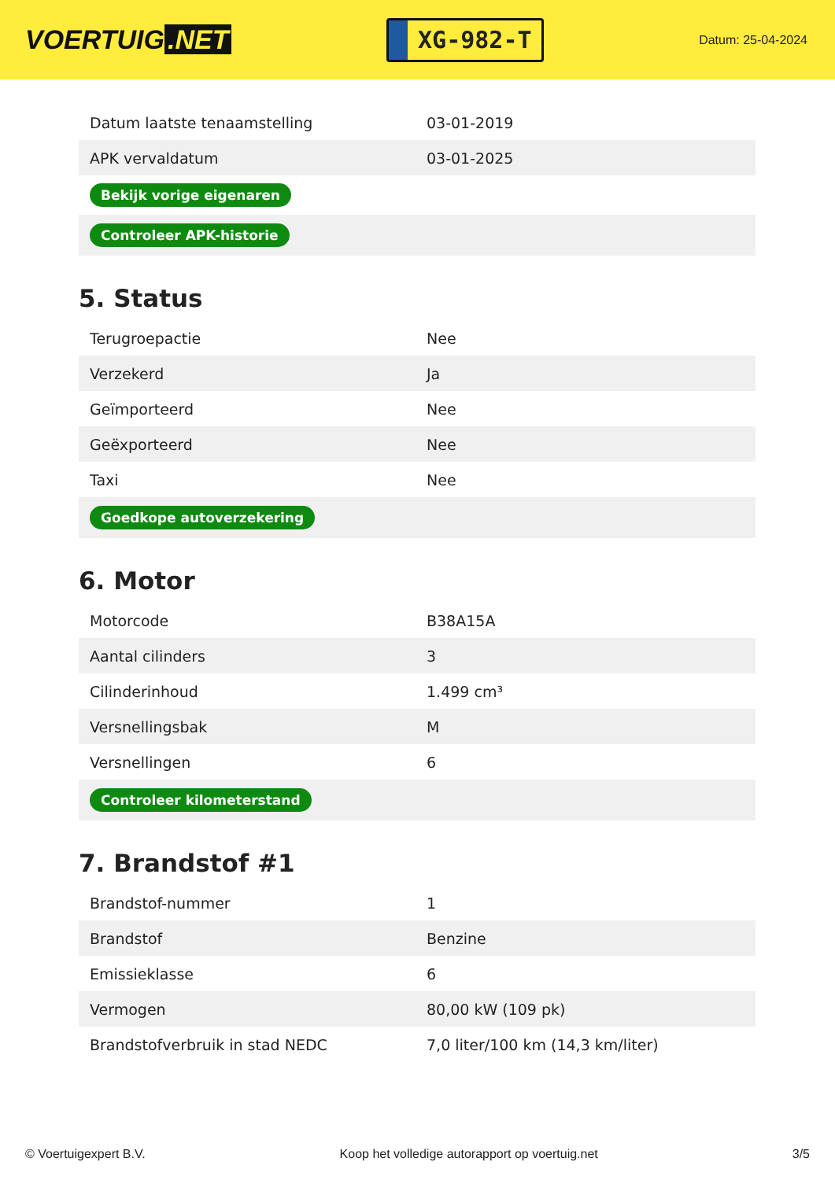VOERTUIG.NET
XG-982-T
Datum: 25-04-2024
| Datum laatste tenaamstelling | 03-01-2019 |
| APK vervaldatum | 03-01-2025 |
| Bekijk vorige eigenaren | |
| Controleer APK-historie | |
5. Status
| Terugroepactie | Nee |
| Verzekerd | Ja |
| Geïmporteerd | Nee |
| Geëxporteerd | Nee |
| Taxi | Nee |
| Goedkope autoverzekering | |
6. Motor
| Motorcode | B38A15A |
| Aantal cilinders | 3 |
| Cilinderinhoud | 1.499 cm³ |
| Versnellingsbak | M |
| Versnellingen | 6 |
| Controleer kilometerstand | |
7. Brandstof #1
| Brandstof-nummer | 1 |
| Brandstof | Benzine |
| Emissieklasse | 6 |
| Vermogen | 80,00 kW (109 pk) |
| Brandstofverbruik in stad NEDC | 7,0 liter/100 km (14,3 km/liter) |
© Voertuigexpert B.V. Koop het volledige autorapport op voertuig.net 3/5